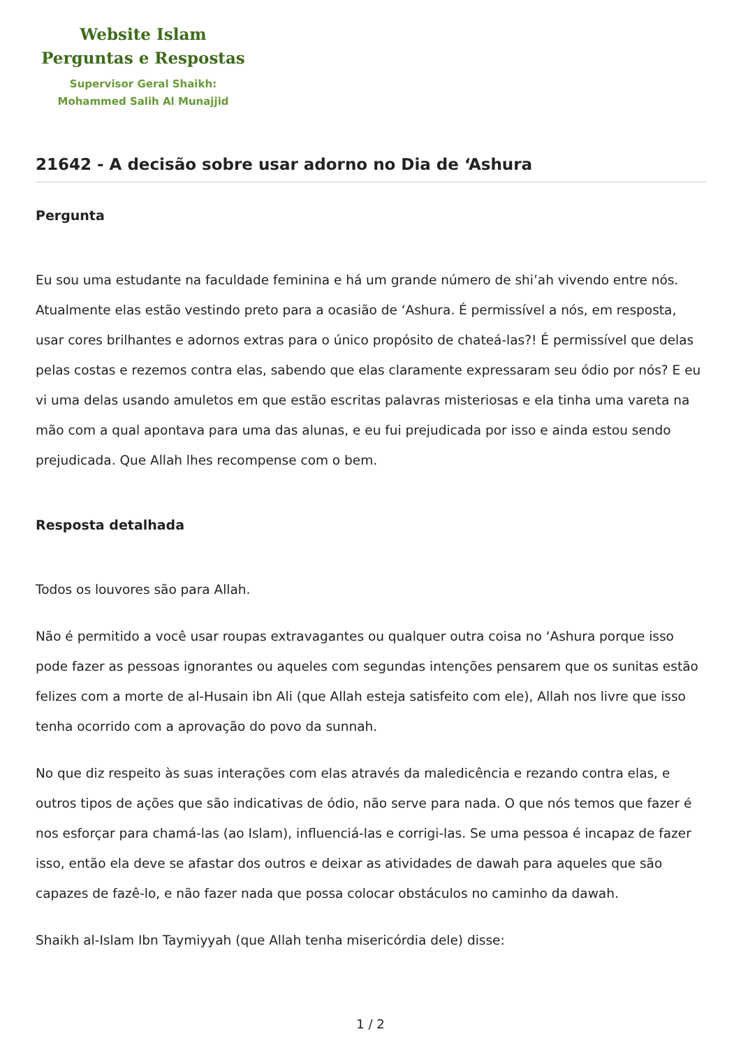Website Islam
Perguntas e Respostas
Supervisor Geral Shaikh:
Mohammed Salih Al Munajjid
21642 - A decisão sobre usar adorno no Dia de ‘Ashura
Pergunta
Eu sou uma estudante na faculdade feminina e há um grande número de shi’ah vivendo entre nós. Atualmente elas estão vestindo preto para a ocasião de ‘Ashura. É permissível a nós, em resposta, usar cores brilhantes e adornos extras para o único propósito de chateá-las?! É permissível que delas pelas costas e rezemos contra elas, sabendo que elas claramente expressaram seu ódio por nós? E eu vi uma delas usando amuletos em que estão escritas palavras misteriosas e ela tinha uma vareta na mão com a qual apontava para uma das alunas, e eu fui prejudicada por isso e ainda estou sendo prejudicada. Que Allah lhes recompense com o bem.
Resposta detalhada
Todos os louvores são para Allah.
Não é permitido a você usar roupas extravagantes ou qualquer outra coisa no ‘Ashura porque isso pode fazer as pessoas ignorantes ou aqueles com segundas intenções pensarem que os sunitas estão felizes com a morte de al-Husain ibn Ali (que Allah esteja satisfeito com ele), Allah nos livre que isso tenha ocorrido com a aprovação do povo da sunnah.
No que diz respeito às suas interações com elas através da maledicência e rezando contra elas, e outros tipos de ações que são indicativas de ódio, não serve para nada. O que nós temos que fazer é nos esforçar para chamá-las (ao Islam), influenciá-las e corrigi-las. Se uma pessoa é incapaz de fazer isso, então ela deve se afastar dos outros e deixar as atividades de dawah para aqueles que são capazes de fazê-lo, e não fazer nada que possa colocar obstáculos no caminho da dawah.
Shaikh al-Islam Ibn Taymiyyah (que Allah tenha misericórdia dele) disse:
1 / 2